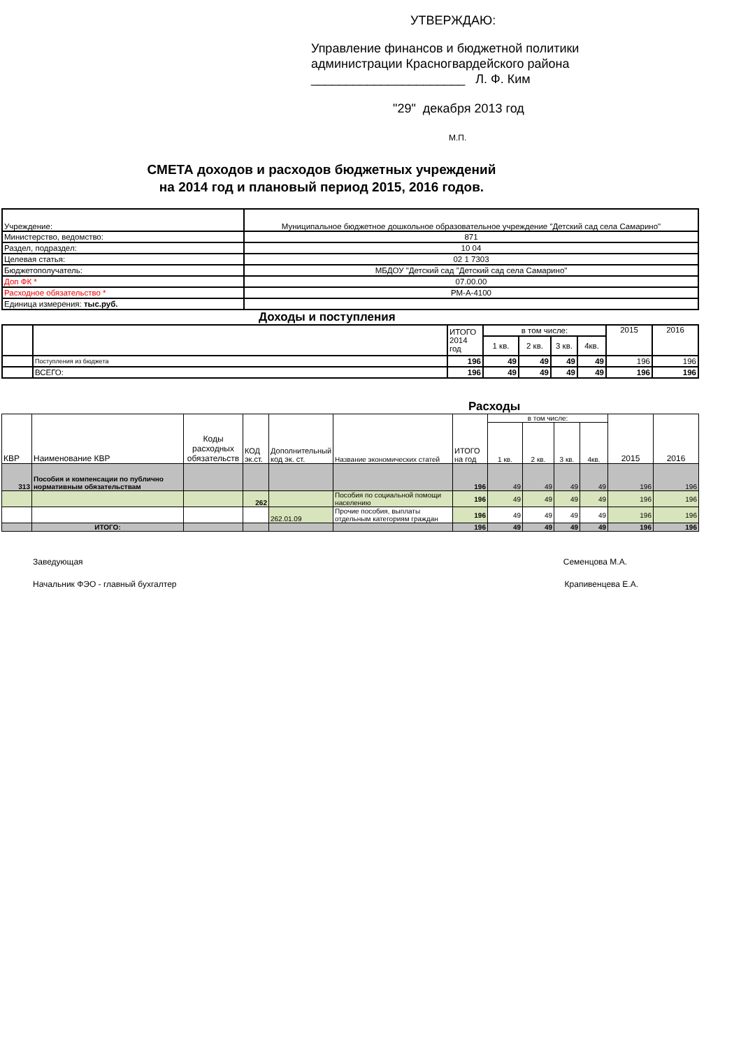УТВЕРЖДАЮ:
Управление финансов и бюджетной политики
администрации Красногвардейского района
______________________ Л. Ф. Ким
"29" декабря 2013 год
М.П.
СМЕТА доходов и расходов бюджетных учреждений
на 2014 год и плановый период 2015, 2016 годов.
| Учреждение: | Муниципальное бюджетное дошкольное образовательное учреждение "Детский сад села Самарино" |
| Министерство, ведомство: | 871 |
| Раздел, подраздел: | 10 04 |
| Целевая статья: | 02 1 7303 |
| Бюджетополучатель: | МБДОУ "Детский сад "Детский сад села Самарино" |
| Доп ФК * | 07.00.00 |
| Расходное обязательство * | РМ-А-4100 |
| Единица измерения: тыс.руб. | |
Доходы и поступления
| | | ИТОГО 2014 год | в том числе: | | | | 2015 | 2016 |
| | | | 1 кв. | 2 кв. | 3 кв. | 4кв. | | |
| | Поступления из бюджета | 196 | 49 | 49 | 49 | 49 | 196 | 196 |
| | ВСЕГО: | 196 | 49 | 49 | 49 | 49 | 196 | 196 |
Расходы
| КВР | Наименование КВР | Коды расходных обязательств | КОД эк.ст. | Дополнительный код эк. ст. | Название экономических статей | ИТОГО на год | в том числе: | | | | 2015 | 2016 |
| | | | | | | | 1 кв. | 2 кв. | 3 кв. | 4кв. | | |
| 313 | Пособия и компенсации по публично нормативным обязательствам | | | | | 196 | 49 | 49 | 49 | 49 | 196 | 196 |
| | | | 262 | | Пособия по социальной помощи населению | 196 | 49 | 49 | 49 | 49 | 196 | 196 |
| | | | | 262.01.09 | Прочие пособия, выплаты отдельным категориям граждан | 196 | 49 | 49 | 49 | 49 | 196 | 196 |
| | ИТОГО: | | | | | 196 | 49 | 49 | 49 | 49 | 196 | 196 |
Заведующая Семенцова М.А.
Начальник ФЭО - главный бухгалтер Крапивенцева Е.А.